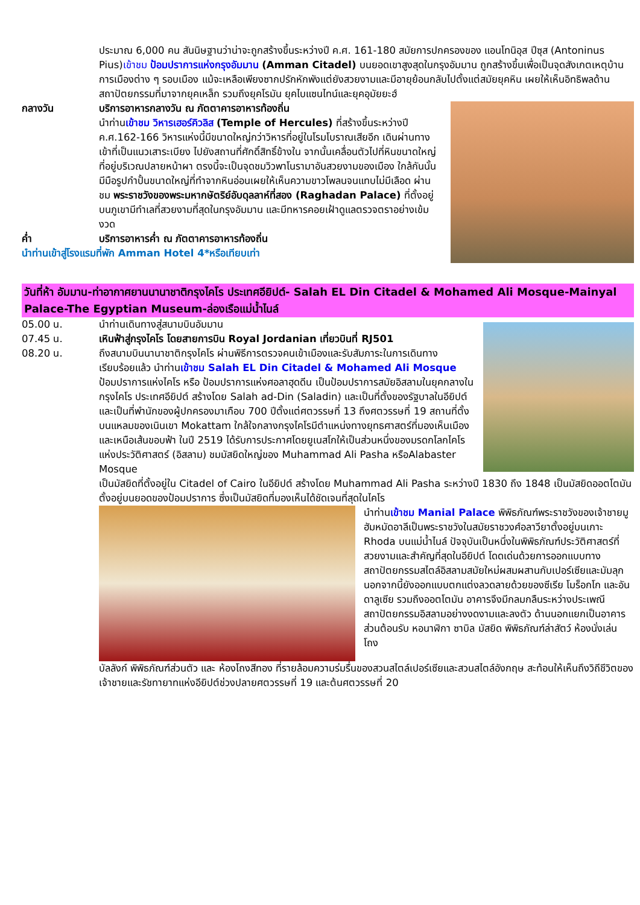ประมาณ 6,000 คน สันนิษฐานว่าน่าจะถูกสร้างขึ้นระหว่างปี ค.ศ. 161-180 สมัยการปกครองของ แอนโทนิอุส ปีซุส (Antoninus Pius)เข้าชม ป้อมปราการแห่งกรุงอัมมาน (Amman Citadel) บนยอดเขาสูงสุดในกรุงอัมมาน ถูกสร้างขึ้นเพื่อเป็นจุดสังเกตเหตุบ้านการเมืองต่าง ๆ รอบเมือง แม้จะเหลือเพียงซากปรักหักพังแต่ยังสวยงามและมีอายุย้อนกลับไปตั้งแต่สมัยยุคหิน เผยให้เห็นอิทธิพลด้านสถาปัตยกรรมที่มาจากยุคเหล็ก รวมถึงยุคโรมัน ยุคไบแซนไทน์และยุคอุมัยยะฮ์
กลางวัน บริการอาหารกลางวัน ณ ภัตตาคารอาหารท้องถิ่น
นำท่านเข้าชม วิหารเฮอร์คิวลิส (Temple of Hercules) ที่สร้างขึ้นระหว่างปี ค.ศ.162-166 วิหารแห่งนี้มีขนาดใหญ่กว่าวิหารที่อยู่ในโรมโบราณเสียอีก เดินผ่านทางเข้าที่เป็นแนวเสาระเบียง ไปยังสถานที่ศักดิ์สิทธิ์ข้างใน จากนั้นเคลื่อนตัวไปที่หินขนาดใหญ่ที่อยู่บริเวณปลายหน้าผา ตรงนี้จะเป็นจุดชมวิวพาโนรามาอันสวยงามของเมือง ใกล้กันนั้นมีมือรูปกำปั้นขนาดใหญ่ที่ทำจากหินอ่อนเผยให้เห็นความขาวโพลนจนแทบไม่มีเลือด ผ่านชม พระราชวังของพระมหากษัตริย์อับดุลลาห์ที่สอง (Raghadan Palace) ที่ตั้งอยู่บนภูเขามีทำเลที่สวยงามที่สุดในกรุงอัมมาน และมีทหารคอยเฝ้าดูแลตรวจตราอย่างเข้มงวด
ค่ำ บริการอาหารค่ำ ณ ภัตตาคารอาหารท้องถิ่น
นำท่านเข้าสู่โรงแรมที่พัก Amman Hotel 4*หรือเทียบเท่า
วันที่ห้า อัมมาน-ท่าอากาศยานนานาชาติกรุงไคโร ประเทศอียิปต์- Salah EL Din Citadel & Mohamed Ali Mosque-Mainyal Palace-The Egyptian Museum-ล่องเรือแม่น้ำไนล์
05.00 น. นำท่านเดินทางสู่สนามบินอัมมาน
07.45 น. เหินฟ้าสู่กรุงไคโร โดยสายการบิน Royal Jordanian เที่ยวบินที่ RJ501
08.20 น. ถึงสนามบินนานาชาติกรุงไคโร ผ่านพิธีการตรวจคนเข้าเมืองและรับสัมภาระในการเดินทางเรียบร้อยแล้ว นำท่านเข้าชม Salah EL Din Citadel & Mohamed Ali Mosque ป้อมปราการแห่งไคโร หรือ ป้อมปราการแห่งศอลาฮุดดีน เป็นป้อมปราการสมัยอิสลามในยุคกลางในกรุงไคโร ประเทศอียิปต์ สร้างโดย Salah ad-Din (Saladin) และเป็นที่ตั้งของรัฐบาลในอียิปต์และเป็นที่พำนักของผู้ปกครองมาเกือบ 700 ปีตั้งแต่ศตวรรษที่ 13 ถึงศตวรรษที่ 19 สถานที่ตั้งบนแหลมของเนินเขา Mokattam ใกล้ใจกลางกรุงไคโรมีตำแหน่งทางยุทธศาสตร์ที่มองเห็นเมืองและเหนือเส้นขอบฟ้า ในปี 2519 ได้รับการประกาศโดยยูเนสโกให้เป็นส่วนหนึ่งของมรดกโลกไคโรแห่งประวัติศาสตร์ (อิสลาม) ชมมัสยิดใหญ่ของ Muhammad Ali Pasha หรือAlabaster Mosque
เป็นมัสยิดที่ตั้งอยู่ใน Citadel of Cairo ในอียิปต์ สร้างโดย Muhammad Ali Pasha ระหว่างปี 1830 ถึง 1848 เป็นมัสยิดออตโตมัน ตั้งอยู่บนยอดของป้อมปราการ ซึ่งเป็นมัสยิดที่มองเห็นได้ชัดเจนที่สุดในไคโร
นำท่านเข้าชม Manial Palace พิพิธภัณฑ์พระราชวังของเจ้าชายมูฮัมหมัดอาลีเป็นพระราชวังในสมัยราชวงศ์อลาวียาตั้งอยู่บนเกาะ Rhoda บนแม่น้ำไนล์ ปัจจุบันเป็นหนึ่งในพิพิธภัณฑ์ประวัติศาสตร์ที่สวยงามและสำคัญที่สุดในอียิปต์ โดดเด่นด้วยการออกแบบทางสถาปัตยกรรมสไตล์อิสลามสมัยใหม่ผสมผสานกับเปอร์เซียและมัมลุก นอกจากนี้ยังออกแบบตกแต่งลวดลายด้วยของซีเรีย โมร็อกโก และอันดาลูเซีย รวมถึงออตโตมัน อาคารจึงมีกลมกลืนระหว่างประเพณีสถาปัตยกรรมอิสลามอย่างงดงามและลงตัว ด้านนอกแยกเป็นอาคารส่วนต้อนรับ หอนาฬิกา ซาบิล มัสยิด พิพิธภัณฑ์ล่าสัตว์ ห้องนั่งเล่น โถง
บัลลังก์ พิพิธภัณฑ์ส่วนตัว และ ห้องโถงสีทอง ที่รายล้อมความร่มรื่นของสวนสไตล์เปอร์เซียและสวนสไตล์อังกฤษ สะท้อนให้เห็นถึงวิถีชีวิตของเจ้าชายและรัชทายาทแห่งอียิปต์ช่วงปลายศตวรรษที่ 19 และต้นศตวรรษที่ 20